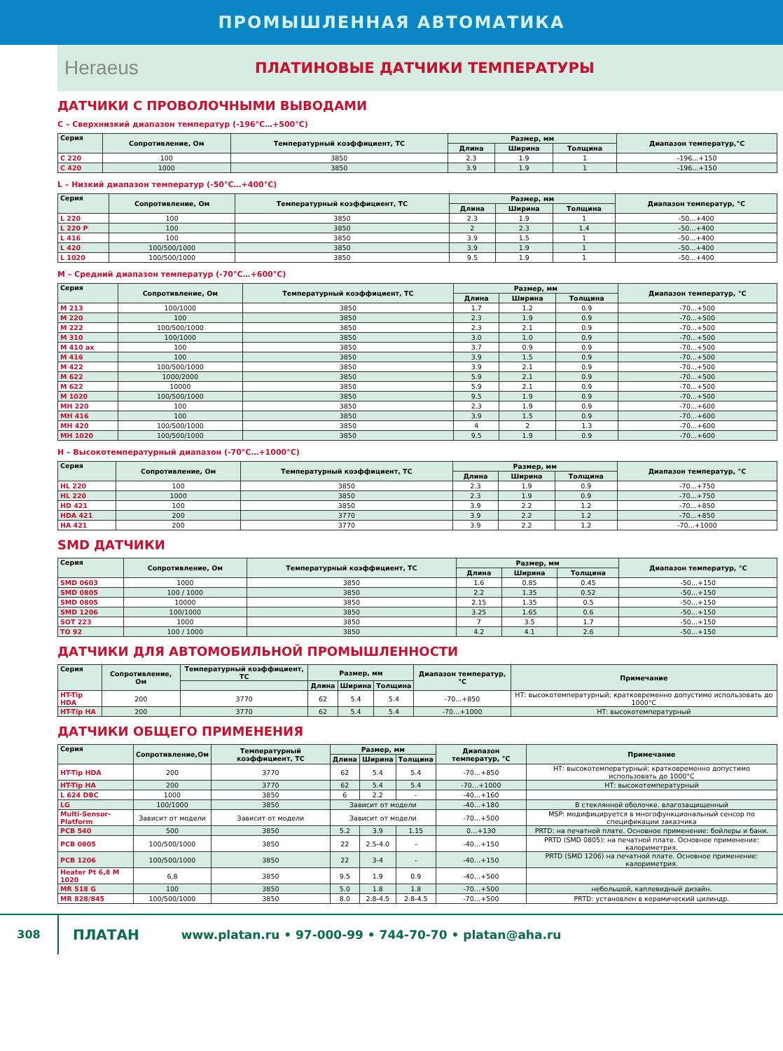ПРОМЫШЛЕННАЯ АВТОМАТИКА
Heraeus
ПЛАТИНОВЫЕ ДАТЧИКИ ТЕМПЕРАТУРЫ
ДАТЧИКИ С ПРОВОЛОЧНЫМИ ВЫВОДАМИ
C – Сверхнизкий диапазон температур (-196°C…+500°C)
| Серия | Сопротивление, Ом | Температурный коэффициент, ТС | Размер, мм | | | Диапазон температур,°С |
| --- | --- | --- | --- | --- | --- | --- |
| | | | Длина | Ширина | Толщина | |
| C 220 | 100 | 3850 | 2.3 | 1.9 | 1 | -196...+150 |
| C 420 | 1000 | 3850 | 3.9 | 1.9 | 1 | -196...+150 |
L – Низкий диапазон температур (-50°C…+400°C)
| Серия | Сопротивление, Ом | Температурный коэффициент, ТС | Размер, мм | | | Диапазон температур, °С |
| --- | --- | --- | --- | --- | --- | --- |
| | | | Длина | Ширина | Толщина | |
| L 220 | 100 | 3850 | 2.3 | 1.9 | 1 | -50...+400 |
| L 220 P | 100 | 3850 | 2 | 2.3 | 1.4 | -50...+400 |
| L 416 | 100 | 3850 | 3.9 | 1.5 | 1 | -50...+400 |
| L 420 | 100/500/1000 | 3850 | 3.9 | 1.9 | 1 | -50...+400 |
| L 1020 | 100/500/1000 | 3850 | 9.5 | 1.9 | 1 | -50...+400 |
M – Средний диапазон температур (-70°C…+600°C)
| Серия | Сопротивление, Ом | Температурный коэффициент, ТС | Размер, мм | | | Диапазон температур, °С |
| --- | --- | --- | --- | --- | --- | --- |
| | | | Длина | Ширина | Толщина | |
| M 213 | 100/1000 | 3850 | 1.7 | 1.2 | 0.9 | -70...+500 |
| M 220 | 100 | 3850 | 2.3 | 1.9 | 0.9 | -70...+500 |
| M 222 | 100/500/1000 | 3850 | 2.3 | 2.1 | 0.9 | -70...+500 |
| M 310 | 100/1000 | 3850 | 3.0 | 1.0 | 0.9 | -70...+500 |
| M 410 ax | 100 | 3850 | 3.7 | 0.9 | 0.9 | -70...+500 |
| M 416 | 100 | 3850 | 3.9 | 1.5 | 0.9 | -70...+500 |
| M 422 | 100/500/1000 | 3850 | 3.9 | 2.1 | 0.9 | -70...+500 |
| M 622 | 1000/2000 | 3850 | 5.9 | 2.1 | 0.9 | -70...+500 |
| M 622 | 10000 | 3850 | 5.9 | 2.1 | 0.9 | -70...+500 |
| M 1020 | 100/500/1000 | 3850 | 9.5 | 1.9 | 0.9 | -70...+500 |
| MH 220 | 100 | 3850 | 2.3 | 1.9 | 0.9 | -70...+600 |
| MH 416 | 100 | 3850 | 3.9 | 1.5 | 0.9 | -70...+600 |
| MH 420 | 100/500/1000 | 3850 | 4 | 2 | 1.3 | -70...+600 |
| MH 1020 | 100/500/1000 | 3850 | 9.5 | 1.9 | 0.9 | -70...+600 |
H – Высокотемпературный диапазон (-70°C…+1000°C)
| Серия | Сопротивление, Ом | Температурный коэффициент, ТС | Размер, мм | | | Диапазон температур, °С |
| --- | --- | --- | --- | --- | --- | --- |
| | | | Длина | Ширина | Толщина | |
| HL 220 | 100 | 3850 | 2.3 | 1.9 | 0.9 | -70...+750 |
| HL 220 | 1000 | 3850 | 2.3 | 1.9 | 0.9 | -70...+750 |
| HD 421 | 100 | 3850 | 3.9 | 2.2 | 1.2 | -70...+850 |
| HDA 421 | 200 | 3770 | 3.9 | 2.2 | 1.2 | -70...+850 |
| HA 421 | 200 | 3770 | 3.9 | 2.2 | 1.2 | -70...+1000 |
SMD ДАТЧИКИ
| Серия | Сопротивление, Ом | Температурный коэффициент, ТС | Размер, мм | | | Диапазон температур, °С |
| --- | --- | --- | --- | --- | --- | --- |
| | | | Длина | Ширина | Толщина | |
| SMD 0603 | 1000 | 3850 | 1.6 | 0.85 | 0.45 | -50...+150 |
| SMD 0805 | 100 / 1000 | 3850 | 2.2 | 1.35 | 0.52 | -50...+150 |
| SMD 0805 | 10000 | 3850 | 2.15 | 1.35 | 0.5 | -50...+150 |
| SMD 1206 | 100/1000 | 3850 | 3.25 | 1.65 | 0.6 | -50...+150 |
| SOT 223 | 1000 | 3850 | 7 | 3.5 | 1.7 | -50...+150 |
| TO 92 | 100 / 1000 | 3850 | 4.2 | 4.1 | 2.6 | -50...+150 |
ДАТЧИКИ ДЛЯ АВТОМОБИЛЬНОЙ ПРОМЫШЛЕННОСТИ
| Серия | Сопротивление, Ом | Температурный коэффициент, ТС | Размер, мм | | | Диапазон температур, °С | Примечание |
| --- | --- | --- | --- | --- | --- | --- | --- |
| | | | Длина | Ширина | Толщина | | |
| HT-Tip HDA | 200 | 3770 | 62 | 5.4 | 5.4 | -70...+850 | НТ: высокотемпературный; кратковременно допустимо использовать до 1000°С |
| HT-Tip HA | 200 | 3770 | 62 | 5.4 | 5.4 | -70…+1000 | НТ: высокотемпературный |
ДАТЧИКИ ОБЩЕГО ПРИМЕНЕНИЯ
| Серия | Сопротивление,Ом | Температурный коэффициент, ТС | Размер, мм | | | Диапазон температур, °С | Примечание |
| --- | --- | --- | --- | --- | --- | --- | --- |
| | | | Длина | Ширина | Толщина | | |
| HT-Tip HDA | 200 | 3770 | 62 | 5.4 | 5.4 | -70…+850 | НТ: высокотемпературный; кратковременно допустимо использовать до 1000°С |
| HT-Tip HA | 200 | 3770 | 62 | 5.4 | 5.4 | -70…+1000 | НТ: высокотемпературный |
| L 624 DBC | 1000 | 3850 | 6 | 2.2 | - | -40…+160 | |
| LG | 100/1000 | 3850 | Зависит от модели | | | -40…+180 | В стеклянной оболочке. влагозащищенный |
| Multi-Sensor-Platform | Зависит от модели | Зависит от модели | Зависит от модели | | | -70…+500 | MSP: модифицируется в многофункциональный сенсор по спецификации заказчика |
| PCB 540 | 500 | 3850 | 5.2 | 3.9 | 1.15 | 0…+130 | PRTD: на печатной плате. Основное применение: бойлеры и бани. |
| PCB 0805 | 100/500/1000 | 3850 | 22 | 2.5-4.0 | - | -40…+150 | PRTD (SMD 0805): на печатной плате. Основное применение: калориметрия. |
| PCB 1206 | 100/500/1000 | 3850 | 22 | 3-4 | - | -40…+150 | PRTD (SMD 1206) на печатной плате. Основное применение: калориметрия. |
| Heater Pt 6,8 M 1020 | 6,8 | 3850 | 9.5 | 1.9 | 0.9 | -40…+500 | |
| MR 518 G | 100 | 3850 | 5.0 | 1.8 | 1.8 | -70…+500 | небольшой, каплевидный дизайн. |
| MR 828/845 | 100/500/1000 | 3850 | 8.0 | 2.8-4.5 | 2.8-4.5 | -70…+500 | PRTD: установлен в керамический цилиндр. |
308
ПЛАТАН
www.platan.ru • 97-000-99 • 744-70-70 • platan@aha.ru